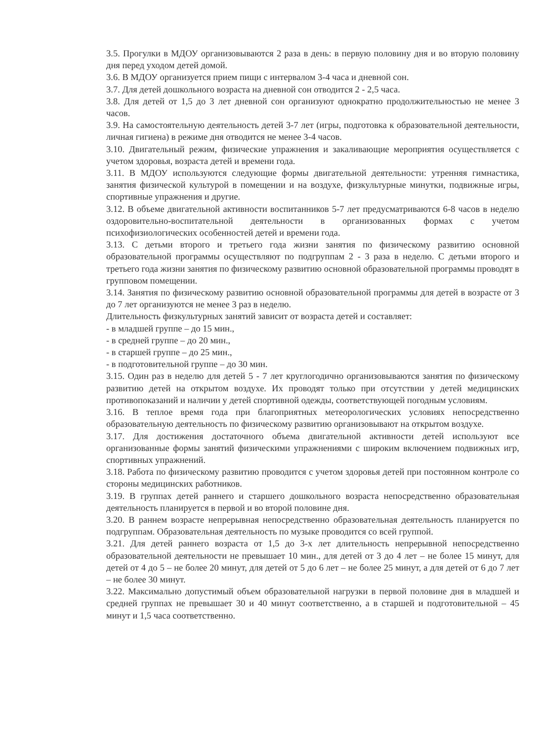3.5. Прогулки в МДОУ организовываются 2 раза в день: в первую половину дня и во вторую половину дня перед уходом детей домой.
3.6. В МДОУ организуется прием пищи с интервалом 3-4 часа и дневной сон.
3.7. Для детей дошкольного возраста на дневной сон отводится 2 - 2,5 часа.
3.8. Для детей от 1,5 до 3 лет дневной сон организуют однократно продолжительностью не менее 3 часов.
3.9. На самостоятельную деятельность детей 3-7 лет (игры, подготовка к образовательной деятельности, личная гигиена) в режиме дня отводится не менее 3-4 часов.
3.10. Двигательный режим, физические упражнения и закаливающие мероприятия осуществляется с учетом здоровья, возраста детей и времени года.
3.11. В МДОУ используются следующие формы двигательной деятельности: утренняя гимнастика, занятия физической культурой в помещении и на воздухе, физкультурные минутки, подвижные игры, спортивные упражнения и другие.
3.12. В объеме двигательной активности воспитанников 5-7 лет предусматриваются 6-8 часов в неделю оздоровительно-воспитательной деятельности в организованных формах с учетом психофизиологических особенностей детей и времени года.
3.13. С детьми второго и третьего года жизни занятия по физическому развитию основной образовательной программы осуществляют по подгруппам 2 - 3 раза в неделю. С детьми второго и третьего года жизни занятия по физическому развитию основной образовательной программы проводят в групповом помещении.
3.14. Занятия по физическому развитию основной образовательной программы для детей в возрасте от 3 до 7 лет организуются не менее 3 раз в неделю.
Длительность физкультурных занятий зависит от возраста детей и составляет:
- в младшей группе – до 15 мин.,
- в средней группе – до 20 мин.,
- в старшей группе – до 25 мин.,
- в подготовительной группе – до 30 мин.
3.15. Один раз в неделю для детей 5 - 7 лет круглогодично организовываются занятия по физическому развитию детей на открытом воздухе. Их проводят только при отсутствии у детей медицинских противопоказаний и наличии у детей спортивной одежды, соответствующей погодным условиям.
3.16. В теплое время года при благоприятных метеорологических условиях непосредственно образовательную деятельность по физическому развитию организовывают на открытом воздухе.
3.17. Для достижения достаточного объема двигательной активности детей используют все организованные формы занятий физическими упражнениями с широким включением подвижных игр, спортивных упражнений.
3.18. Работа по физическому развитию проводится с учетом здоровья детей при постоянном контроле со стороны медицинских работников.
3.19. В группах детей раннего и старшего дошкольного возраста непосредственно образовательная деятельность планируется в первой и во второй половине дня.
3.20. В раннем возрасте непрерывная непосредственно образовательная деятельность планируется по подгруппам. Образовательная деятельность по музыке проводится со всей группой.
3.21. Для детей раннего возраста от 1,5 до 3-х лет длительность непрерывной непосредственно образовательной деятельности не превышает 10 мин., для детей от 3 до 4 лет – не более 15 минут, для детей от 4 до 5 – не более 20 минут, для детей от 5 до 6 лет – не более 25 минут, а для детей от 6 до 7 лет – не более 30 минут.
3.22. Максимально допустимый объем образовательной нагрузки в первой половине дня в младшей и средней группах не превышает 30 и 40 минут соответственно, а в старшей и подготовительной – 45 минут и 1,5 часа соответственно.